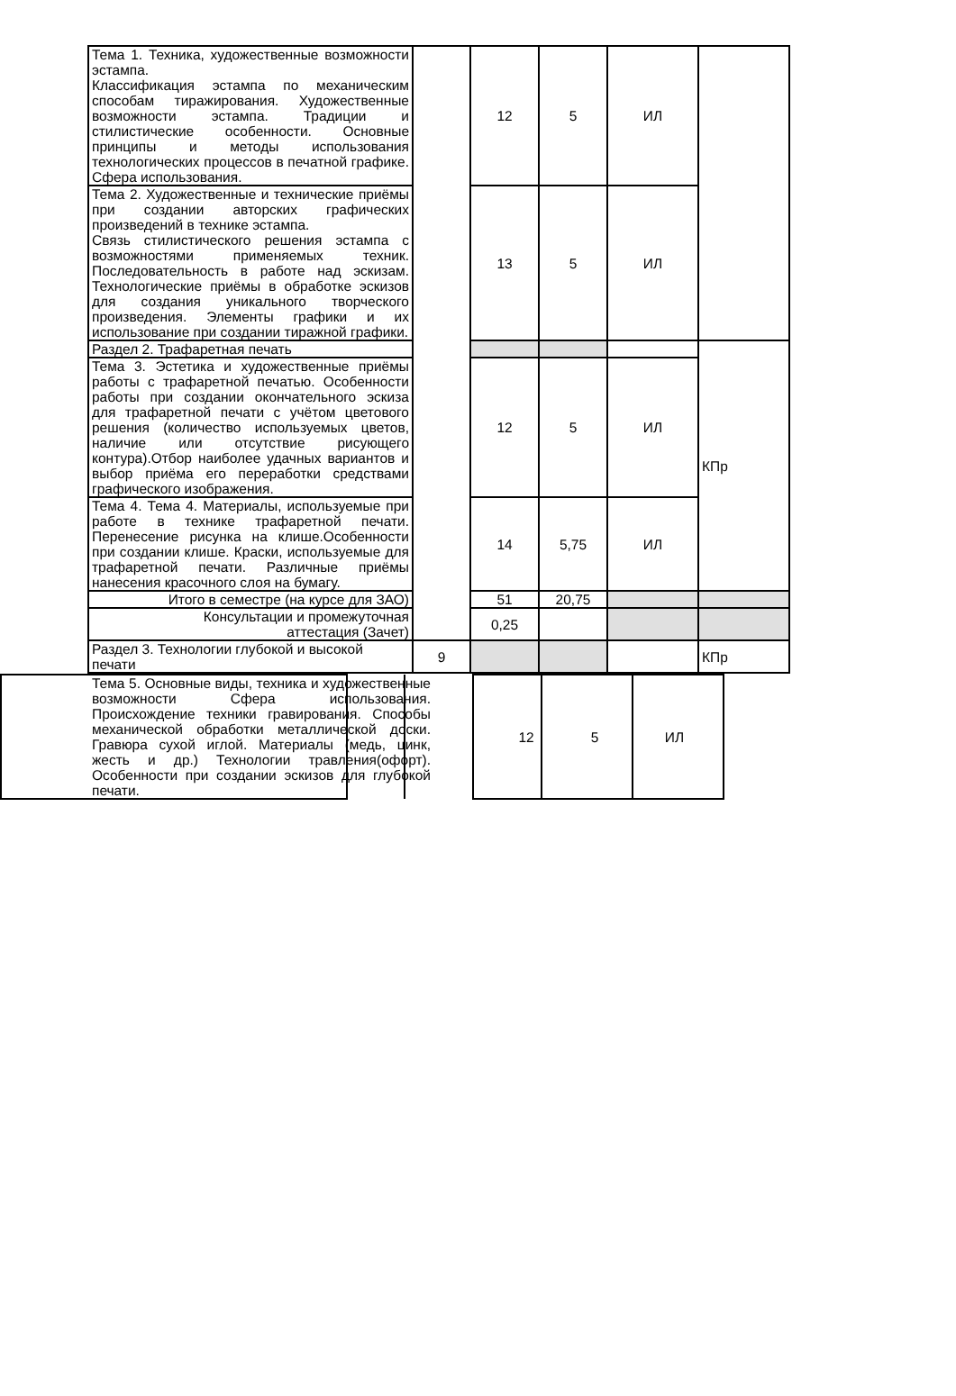| Тема 1. Техника, художественные возможности эстампа. Классификация эстампа по механическим способам тиражирования. Художественные возможности эстампа. Традиции и стилистические особенности. Основные принципы и методы использования технологических процессов в печатной графике. Сфера использования. | | 12 | 5 | ИЛ | |
| Тема 2. Художественные и технические приёмы при создании авторских графических произведений в технике эстампа. Связь стилистического решения эстампа с возможностями применяемых техник. Последовательность в работе над эскизам. Технологические приёмы в обработке эскизов для создания уникального творческого произведения. Элементы графики и их использование при создании тиражной графики. | | 13 | 5 | ИЛ | |
| Раздел 2. Трафаретная печать | | | | | КПр |
| Тема 3. Эстетика и художественные приёмы работы с трафаретной печатью. Особенности работы при создании окончательного эскиза для трафаретной печати с учётом цветового решения (количество используемых цветов, наличие или отсутствие рисующего контура).Отбор наиболее удачных вариантов и выбор приёма его переработки средствами графического изображения. | | 12 | 5 | ИЛ | |
| Тема 4. Тема 4. Материалы, используемые при работе в технике трафаретной печати. Перенесение рисунка на клише.Особенности при создании клише. Краски, используемые для трафаретной печати. Различные приёмы нанесения красочного слоя на бумагу. | | 14 | 5,75 | ИЛ | |
| Итого в семестре (на курсе для ЗАО) | | 51 | 20,75 | | |
| Консультации и промежуточная аттестация (Зачет) | | 0,25 | | | |
| Раздел 3. Технологии глубокой и высокой печати | 9 | | | | КПр |
| Тема 5. Основные виды, техника и художественные возможности Сфера использования. Происхождение техники гравирования. Способы механической обработки металлической доски. Гравюра сухой иглой. Материалы (медь, цинк, жесть и др.) Технологии травления(офорт). Особенности при создании эскизов для глубокой печати. | | 12 | 5 | ИЛ | |